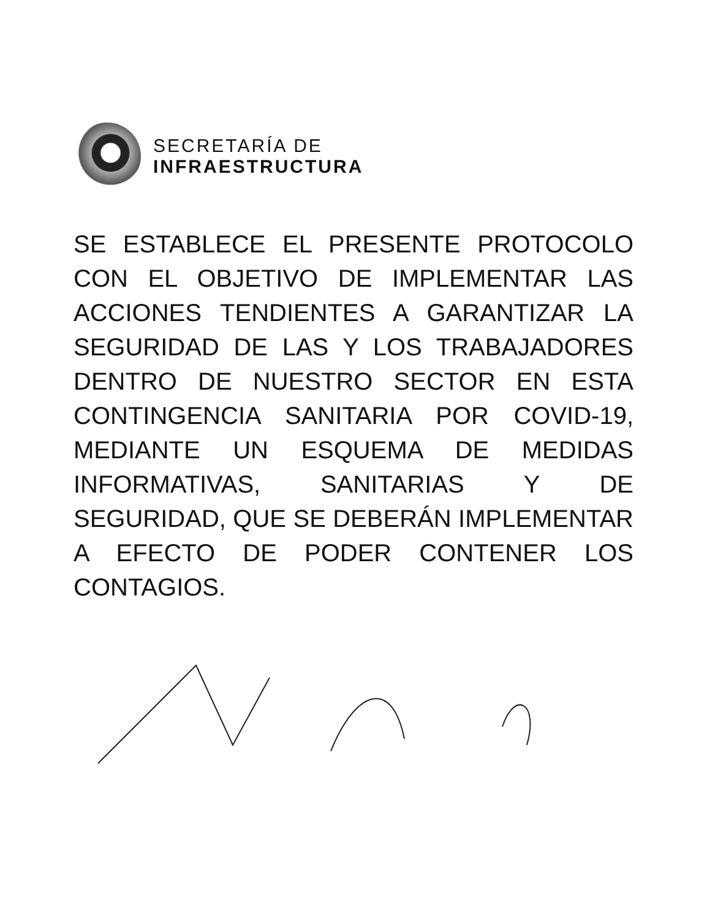SECRETARÍA DE
INFRAESTRUCTURA
SE ESTABLECE EL PRESENTE PROTOCOLO CON EL OBJETIVO DE IMPLEMENTAR LAS ACCIONES TENDIENTES A GARANTIZAR LA SEGURIDAD DE LAS Y LOS TRABAJADORES DENTRO DE NUESTRO SECTOR EN ESTA CONTINGENCIA SANITARIA POR COVID-19, MEDIANTE UN ESQUEMA DE MEDIDAS INFORMATIVAS, SANITARIAS Y DE SEGURIDAD, QUE SE DEBERÁN IMPLEMENTAR A EFECTO DE PODER CONTENER LOS CONTAGIOS.